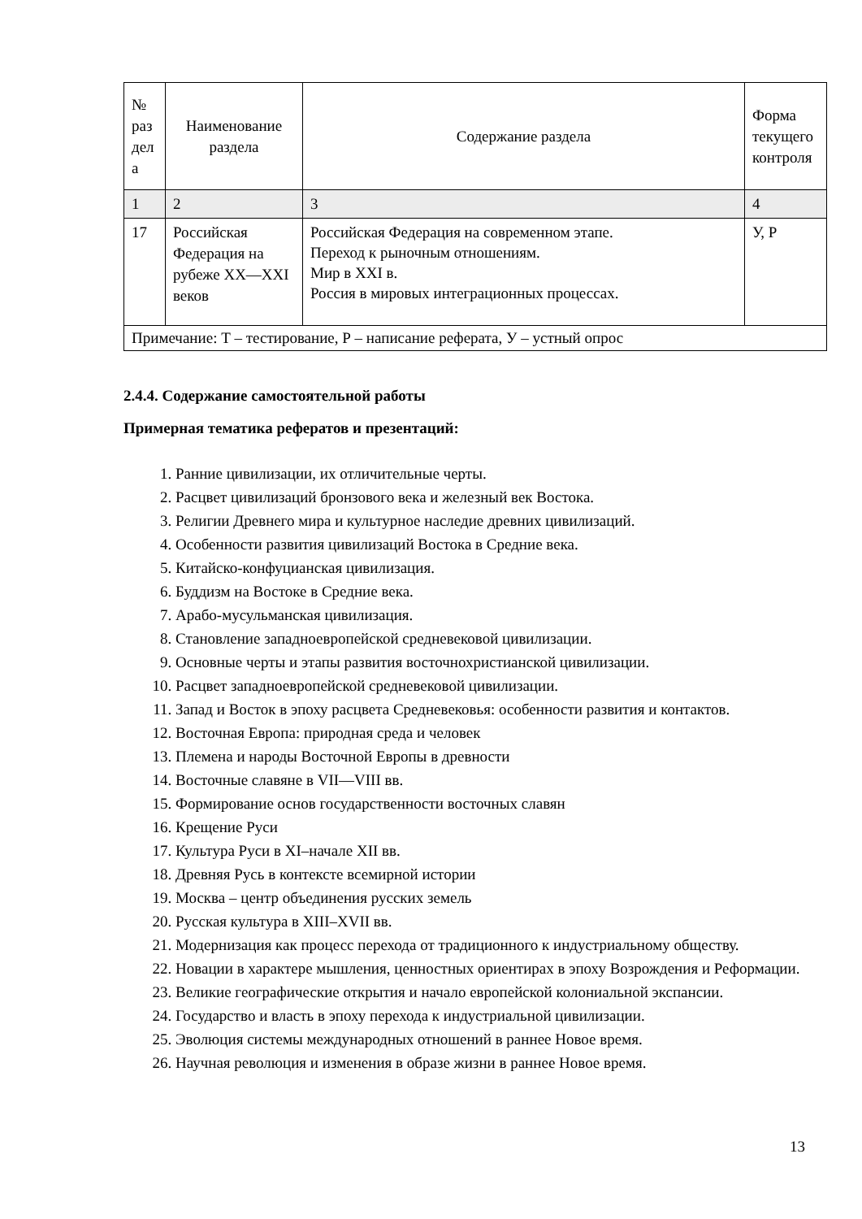| № раз дел а | Наименование раздела | Содержание раздела | Форма текущего контроля |
| --- | --- | --- | --- |
| 1 | 2 | 3 | 4 |
| 17 | Российская Федерация на рубеже XX—XXI веков | Российская Федерация на современном этапе. Переход к рыночным отношениям. Мир в XXI в. Россия в мировых интеграционных процессах. | У, Р |
| Примечание: Т – тестирование, Р – написание реферата, У – устный опрос | | | |
2.4.4. Содержание самостоятельной работы
Примерная тематика рефератов и презентаций:
1. Ранние цивилизации, их отличительные черты.
2. Расцвет цивилизаций бронзового века и железный век Востока.
3. Религии Древнего мира и культурное наследие древних цивилизаций.
4. Особенности развития цивилизаций Востока в Средние века.
5. Китайско-конфуцианская цивилизация.
6. Буддизм на Востоке в Средние века.
7. Арабо-мусульманская цивилизация.
8. Становление западноевропейской средневековой цивилизации.
9. Основные черты и этапы развития восточнохристианской цивилизации.
10. Расцвет западноевропейской средневековой цивилизации.
11. Запад и Восток в эпоху расцвета Средневековья: особенности развития и контактов.
12. Восточная Европа: природная среда и человек
13. Племена и народы Восточной Европы в древности
14. Восточные славяне в VII—VIII вв.
15. Формирование основ государственности восточных славян
16. Крещение Руси
17. Культура Руси в XI–начале XII вв.
18. Древняя Русь в контексте всемирной истории
19. Москва – центр объединения русских земель
20. Русская культура в XIII–XVII вв.
21. Модернизация как процесс перехода от традиционного к индустриальному обществу.
22. Новации в характере мышления, ценностных ориентирах в эпоху Возрождения и Реформации.
23. Великие географические открытия и начало европейской колониальной экспансии.
24. Государство и власть в эпоху перехода к индустриальной цивилизации.
25. Эволюция системы международных отношений в раннее Новое время.
26. Научная революция и изменения в образе жизни в раннее Новое время.
13